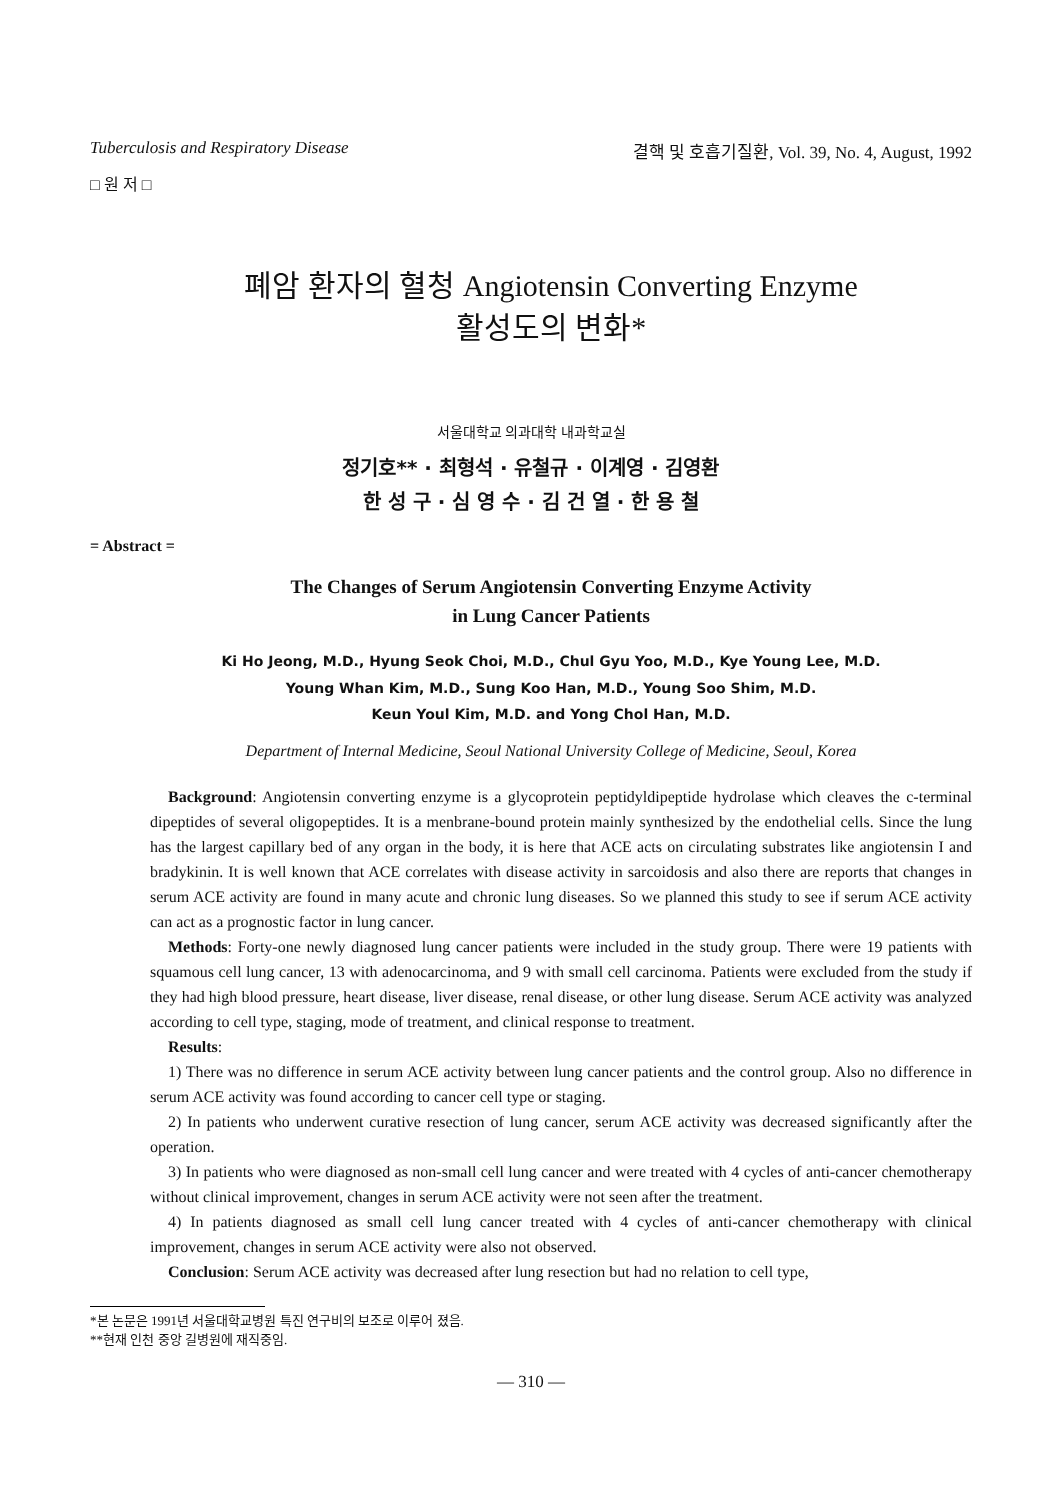Tuberculosis and Respiratory Disease 결핵 및 호흡기질환, Vol. 39, No. 4, August, 1992
□ 원 저 □
폐암 환자의 혈청 Angiotensin Converting Enzyme
활성도의 변화*
서울대학교 의과대학 내과학교실
정기호** · 최형석 · 유철규 · 이계영 · 김영환
한 성 구 · 심 영 수 · 김 건 열 · 한 용 철
= Abstract =
The Changes of Serum Angiotensin Converting Enzyme Activity
in Lung Cancer Patients
Ki Ho Jeong, M.D., Hyung Seok Choi, M.D., Chul Gyu Yoo, M.D., Kye Young Lee, M.D.
Young Whan Kim, M.D., Sung Koo Han, M.D., Young Soo Shim, M.D.
Keun Youl Kim, M.D. and Yong Chol Han, M.D.
Department of Internal Medicine, Seoul National University College of Medicine, Seoul, Korea
Background: Angiotensin converting enzyme is a glycoprotein peptidyldipeptide hydrolase which cleaves the c-terminal dipeptides of several oligopeptides. It is a menbrane-bound protein mainly synthesized by the endothelial cells. Since the lung has the largest capillary bed of any organ in the body, it is here that ACE acts on circulating substrates like angiotensin I and bradykinin. It is well known that ACE correlates with disease activity in sarcoidosis and also there are reports that changes in serum ACE activity are found in many acute and chronic lung diseases. So we planned this study to see if serum ACE activity can act as a prognostic factor in lung cancer.
Methods: Forty-one newly diagnosed lung cancer patients were included in the study group. There were 19 patients with squamous cell lung cancer, 13 with adenocarcinoma, and 9 with small cell carcinoma. Patients were excluded from the study if they had high blood pressure, heart disease, liver disease, renal disease, or other lung disease. Serum ACE activity was analyzed according to cell type, staging, mode of treatment, and clinical response to treatment.
Results:
1) There was no difference in serum ACE activity between lung cancer patients and the control group. Also no difference in serum ACE activity was found according to cancer cell type or staging.
2) In patients who underwent curative resection of lung cancer, serum ACE activity was decreased significantly after the operation.
3) In patients who were diagnosed as non-small cell lung cancer and were treated with 4 cycles of anti-cancer chemotherapy without clinical improvement, changes in serum ACE activity were not seen after the treatment.
4) In patients diagnosed as small cell lung cancer treated with 4 cycles of anti-cancer chemotherapy with clinical improvement, changes in serum ACE activity were also not observed.
Conclusion: Serum ACE activity was decreased after lung resection but had no relation to cell type,
*본 논문은 1991년 서울대학교병원 특진 연구비의 보조로 이루어 졌음.
**현재 인천 중앙 길병원에 재직중임.
— 310 —